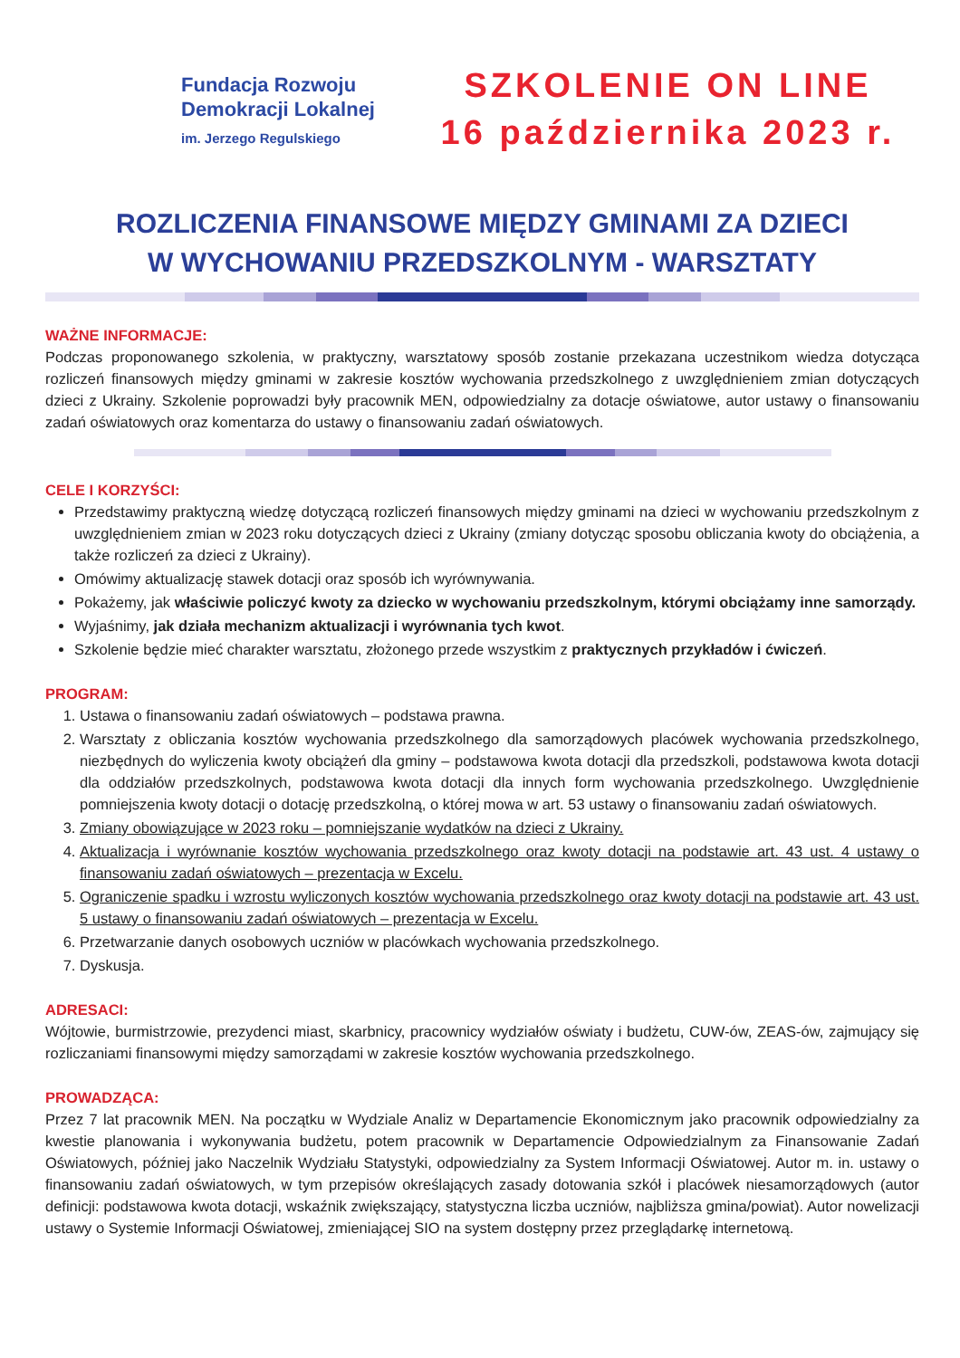Fundacja Rozwoju
Demokracji Lokalnej
im. Jerzego Regulskiego
SZKOLENIE ON LINE
16 października 2023 r.
ROZLICZENIA FINANSOWE MIĘDZY GMINAMI ZA DZIECI
W WYCHOWANIU PRZEDSZKOLNYM - WARSZTATY
WAŻNE INFORMACJE:
Podczas proponowanego szkolenia, w praktyczny, warsztatowy sposób zostanie przekazana uczestnikom wiedza dotycząca rozliczeń finansowych między gminami w zakresie kosztów wychowania przedszkolnego z uwzględnieniem zmian dotyczących dzieci z Ukrainy. Szkolenie poprowadzi były pracownik MEN, odpowiedzialny za dotacje oświatowe, autor ustawy o finansowaniu zadań oświatowych oraz komentarza do ustawy o finansowaniu zadań oświatowych.
CELE I KORZYŚCI:
Przedstawimy praktyczną wiedzę dotyczącą rozliczeń finansowych między gminami na dzieci w wychowaniu przedszkolnym z uwzględnieniem zmian w 2023 roku dotyczących dzieci z Ukrainy (zmiany dotycząc sposobu obliczania kwoty do obciążenia, a także rozliczeń za dzieci z Ukrainy).
Omówimy aktualizację stawek dotacji oraz sposób ich wyrównywania.
Pokażemy, jak właściwie policzyć kwoty za dziecko w wychowaniu przedszkolnym, którymi obciążamy inne samorządy.
Wyjaśnimy, jak działa mechanizm aktualizacji i wyrównania tych kwot.
Szkolenie będzie mieć charakter warsztatu, złożonego przede wszystkim z praktycznych przykładów i ćwiczeń.
PROGRAM:
1. Ustawa o finansowaniu zadań oświatowych – podstawa prawna.
2. Warsztaty z obliczania kosztów wychowania przedszkolnego dla samorządowych placówek wychowania przedszkolnego, niezbędnych do wyliczenia kwoty obciążeń dla gminy – podstawowa kwota dotacji dla przedszkoli, podstawowa kwota dotacji dla oddziałów przedszkolnych, podstawowa kwota dotacji dla innych form wychowania przedszkolnego. Uwzględnienie pomniejszenia kwoty dotacji o dotację przedszkolną, o której mowa w art. 53 ustawy o finansowaniu zadań oświatowych.
3. Zmiany obowiązujące w 2023 roku – pomniejszanie wydatków na dzieci z Ukrainy.
4. Aktualizacja i wyrównanie kosztów wychowania przedszkolnego oraz kwoty dotacji na podstawie art. 43 ust. 4 ustawy o finansowaniu zadań oświatowych – prezentacja w Excelu.
5. Ograniczenie spadku i wzrostu wyliczonych kosztów wychowania przedszkolnego oraz kwoty dotacji na podstawie art. 43 ust. 5 ustawy o finansowaniu zadań oświatowych – prezentacja w Excelu.
6. Przetwarzanie danych osobowych uczniów w placówkach wychowania przedszkolnego.
7. Dyskusja.
ADRESACI:
Wójtowie, burmistrzowie, prezydenci miast, skarbnicy, pracownicy wydziałów oświaty i budżetu, CUW-ów, ZEAS-ów, zajmujący się rozliczaniami finansowymi między samorządami w zakresie kosztów wychowania przedszkolnego.
PROWADZĄCA:
Przez 7 lat pracownik MEN. Na początku w Wydziale Analiz w Departamencie Ekonomicznym jako pracownik odpowiedzialny za kwestie planowania i wykonywania budżetu, potem pracownik w Departamencie Odpowiedzialnym za Finansowanie Zadań Oświatowych, później jako Naczelnik Wydziału Statystyki, odpowiedzialny za System Informacji Oświatowej. Autor m. in. ustawy o finansowaniu zadań oświatowych, w tym przepisów określających zasady dotowania szkół i placówek niesamorządowych (autor definicji: podstawowa kwota dotacji, wskaźnik zwiększający, statystyczna liczba uczniów, najbliższa gmina/powiat). Autor nowelizacji ustawy o Systemie Informacji Oświatowej, zmieniającej SIO na system dostępny przez przeglądarkę internetową.